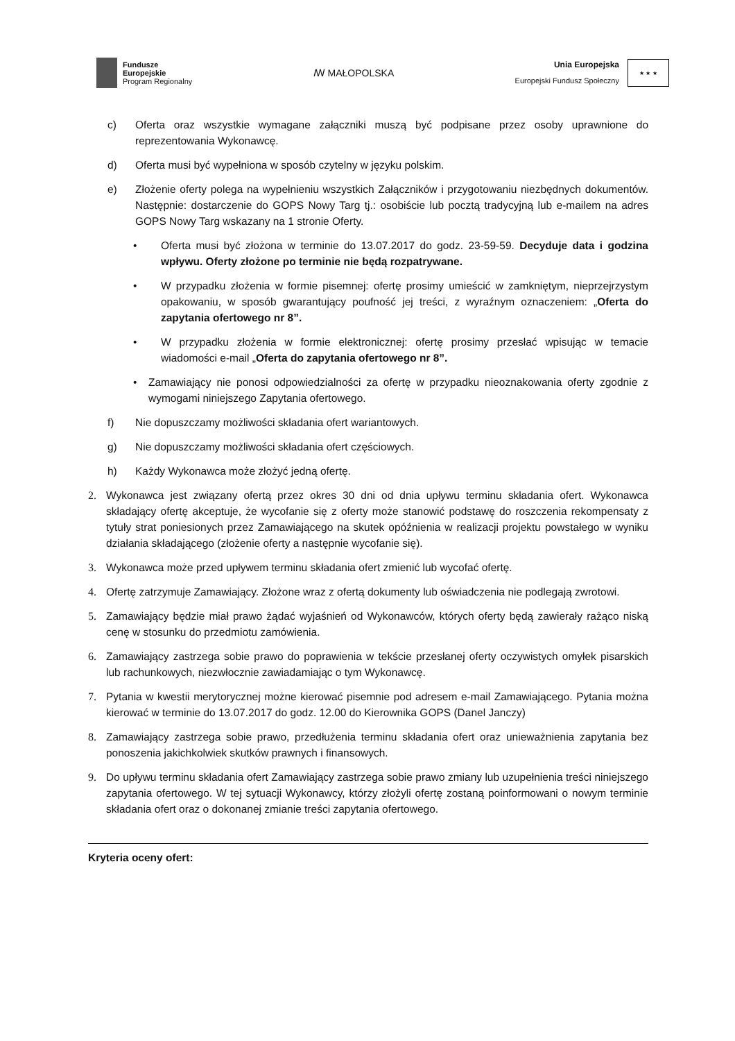Fundusze
Europejskie
Program Regionalny
ꟿ MAŁOPOLSKA
Unia Europejska
Europejski Fundusz Społeczny
★ ★ ★
c) Oferta oraz wszystkie wymagane załączniki muszą być podpisane przez osoby uprawnione do reprezentowania Wykonawcę.
d) Oferta musi być wypełniona w sposób czytelny w języku polskim.
e) Złożenie oferty polega na wypełnieniu wszystkich Załączników i przygotowaniu niezbędnych dokumentów. Następnie: dostarczenie do GOPS Nowy Targ tj.: osobiście lub pocztą tradycyjną lub e-mailem na adres GOPS Nowy Targ wskazany na 1 stronie Oferty.
• Oferta musi być złożona w terminie do 13.07.2017 do godz. 23-59-59. Decyduje data i godzina wpływu. Oferty złożone po terminie nie będą rozpatrywane.
• W przypadku złożenia w formie pisemnej: ofertę prosimy umieścić w zamkniętym, nieprzejrzystym opakowaniu, w sposób gwarantujący poufność jej treści, z wyraźnym oznaczeniem: „Oferta do zapytania ofertowego nr 8”.
• W przypadku złożenia w formie elektronicznej: ofertę prosimy przesłać wpisując w temacie wiadomości e-mail „Oferta do zapytania ofertowego nr 8”.
• Zamawiający nie ponosi odpowiedzialności za ofertę w przypadku nieoznakowania oferty zgodnie z wymogami niniejszego Zapytania ofertowego.
f) Nie dopuszczamy możliwości składania ofert wariantowych.
g) Nie dopuszczamy możliwości składania ofert częściowych.
h) Każdy Wykonawca może złożyć jedną ofertę.
2. Wykonawca jest związany ofertą przez okres 30 dni od dnia upływu terminu składania ofert. Wykonawca składający ofertę akceptuje, że wycofanie się z oferty może stanowić podstawę do roszczenia rekompensaty z tytuły strat poniesionych przez Zamawiającego na skutek opóźnienia w realizacji projektu powstałego w wyniku działania składającego (złożenie oferty a następnie wycofanie się).
3. Wykonawca może przed upływem terminu składania ofert zmienić lub wycofać ofertę.
4. Ofertę zatrzymuje Zamawiający. Złożone wraz z ofertą dokumenty lub oświadczenia nie podlegają zwrotowi.
5. Zamawiający będzie miał prawo żądać wyjaśnień od Wykonawców, których oferty będą zawierały rażąco niską cenę w stosunku do przedmiotu zamówienia.
6. Zamawiający zastrzega sobie prawo do poprawienia w tekście przesłanej oferty oczywistych omyłek pisarskich lub rachunkowych, niezwłocznie zawiadamiając o tym Wykonawcę.
7. Pytania w kwestii merytorycznej możne kierować pisemnie pod adresem e-mail Zamawiającego. Pytania można kierować w terminie do 13.07.2017 do godz. 12.00 do Kierownika GOPS (Danel Janczy)
8. Zamawiający zastrzega sobie prawo, przedłużenia terminu składania ofert oraz unieważnienia zapytania bez ponoszenia jakichkolwiek skutków prawnych i finansowych.
9. Do upływu terminu składania ofert Zamawiający zastrzega sobie prawo zmiany lub uzupełnienia treści niniejszego zapytania ofertowego. W tej sytuacji Wykonawcy, którzy złożyli ofertę zostaną poinformowani o nowym terminie składania ofert oraz o dokonanej zmianie treści zapytania ofertowego.
Kryteria oceny ofert: